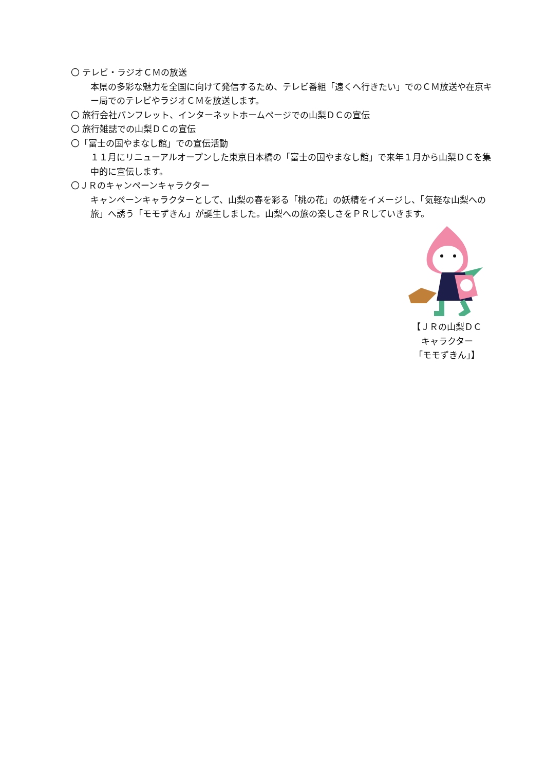〇 テレビ・ラジオＣＭの放送
本県の多彩な魅力を全国に向けて発信するため、テレビ番組「遠くへ行きたい」でのＣＭ放送や在京キー局でのテレビやラジオＣＭを放送します。
〇 旅行会社パンフレット、インターネットホームページでの山梨ＤＣの宣伝
〇 旅行雑誌での山梨ＤＣの宣伝
〇「富士の国やまなし館」での宣伝活動
１１月にリニューアルオープンした東京日本橋の「富士の国やまなし館」で来年１月から山梨ＤＣを集中的に宣伝します。
〇ＪＲのキャンペーンキャラクター
キャンペーンキャラクターとして、山梨の春を彩る「桃の花」の妖精をイメージし、「気軽な山梨への旅」へ誘う「モモずきん」が誕生しました。山梨への旅の楽しさをＰＲしていきます。
【ＪＲの山梨ＤＣ
キャラクター
「モモずきん」】